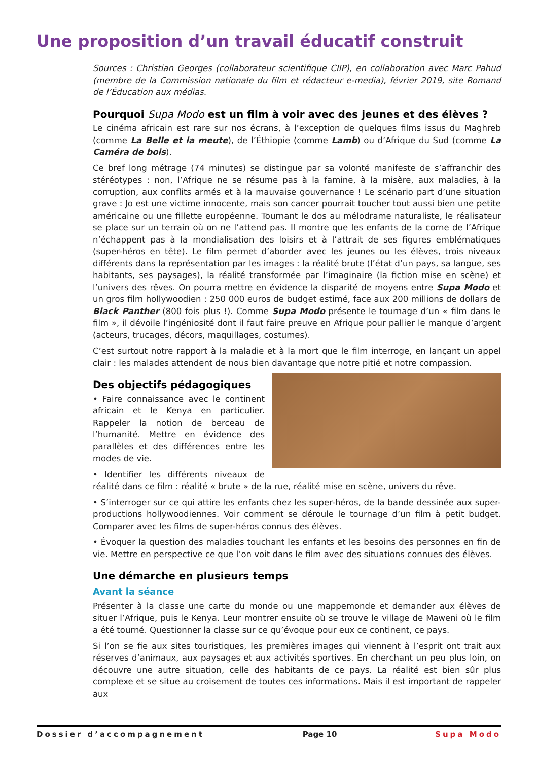Une proposition d’un travail éducatif construit
Sources : Christian Georges (collaborateur scientifique CIIP), en collaboration avec Marc Pahud (membre de la Commission nationale du film et rédacteur e-media), février 2019, site Romand de l’Éducation aux médias.
Pourquoi Supa Modo est un film à voir avec des jeunes et des élèves ?
Le cinéma africain est rare sur nos écrans, à l’exception de quelques films issus du Maghreb (comme La Belle et la meute), de l’Éthiopie (comme Lamb) ou d’Afrique du Sud (comme La Caméra de bois).
Ce bref long métrage (74 minutes) se distingue par sa volonté manifeste de s’affranchir des stéréotypes : non, l’Afrique ne se résume pas à la famine, à la misère, aux maladies, à la corruption, aux conflits armés et à la mauvaise gouvernance ! Le scénario part d’une situation grave : Jo est une victime innocente, mais son cancer pourrait toucher tout aussi bien une petite américaine ou une fillette européenne. Tournant le dos au mélodrame naturaliste, le réalisateur se place sur un terrain où on ne l’attend pas. Il montre que les enfants de la corne de l’Afrique n’échappent pas à la mondialisation des loisirs et à l’attrait de ses figures emblématiques (super-héros en tête). Le film permet d’aborder avec les jeunes ou les élèves, trois niveaux différents dans la représentation par les images : la réalité brute (l’état d’un pays, sa langue, ses habitants, ses paysages), la réalité transformée par l’imaginaire (la fiction mise en scène) et l’univers des rêves. On pourra mettre en évidence la disparité de moyens entre Supa Modo et un gros film hollywoodien : 250 000 euros de budget estimé, face aux 200 millions de dollars de Black Panther (800 fois plus !). Comme Supa Modo présente le tournage d’un « film dans le film », il dévoile l’ingéniosité dont il faut faire preuve en Afrique pour pallier le manque d’argent (acteurs, trucages, décors, maquillages, costumes).
C’est surtout notre rapport à la maladie et à la mort que le film interroge, en lançant un appel clair : les malades attendent de nous bien davantage que notre pitié et notre compassion.
Des objectifs pédagogiques
• Faire connaissance avec le continent africain et le Kenya en particulier. Rappeler la notion de berceau de l’humanité. Mettre en évidence des parallèles et des différences entre les modes de vie.
• Identifier les différents niveaux de réalité dans ce film : réalité « brute » de la rue, réalité mise en scène, univers du rêve.
• S’interroger sur ce qui attire les enfants chez les super-héros, de la bande dessinée aux super-productions hollywoodiennes. Voir comment se déroule le tournage d’un film à petit budget. Comparer avec les films de super-héros connus des élèves.
• Évoquer la question des maladies touchant les enfants et les besoins des personnes en fin de vie. Mettre en perspective ce que l’on voit dans le film avec des situations connues des élèves.
Une démarche en plusieurs temps
Avant la séance
Présenter à la classe une carte du monde ou une mappemonde et demander aux élèves de situer l’Afrique, puis le Kenya. Leur montrer ensuite où se trouve le village de Maweni où le film a été tourné. Questionner la classe sur ce qu’évoque pour eux ce continent, ce pays.
Si l’on se fie aux sites touristiques, les premières images qui viennent à l’esprit ont trait aux réserves d’animaux, aux paysages et aux activités sportives. En cherchant un peu plus loin, on découvre une autre situation, celle des habitants de ce pays. La réalité est bien sûr plus complexe et se situe au croisement de toutes ces informations. Mais il est important de rappeler aux
Dossier d’accompagnement Page 10 Supa Modo